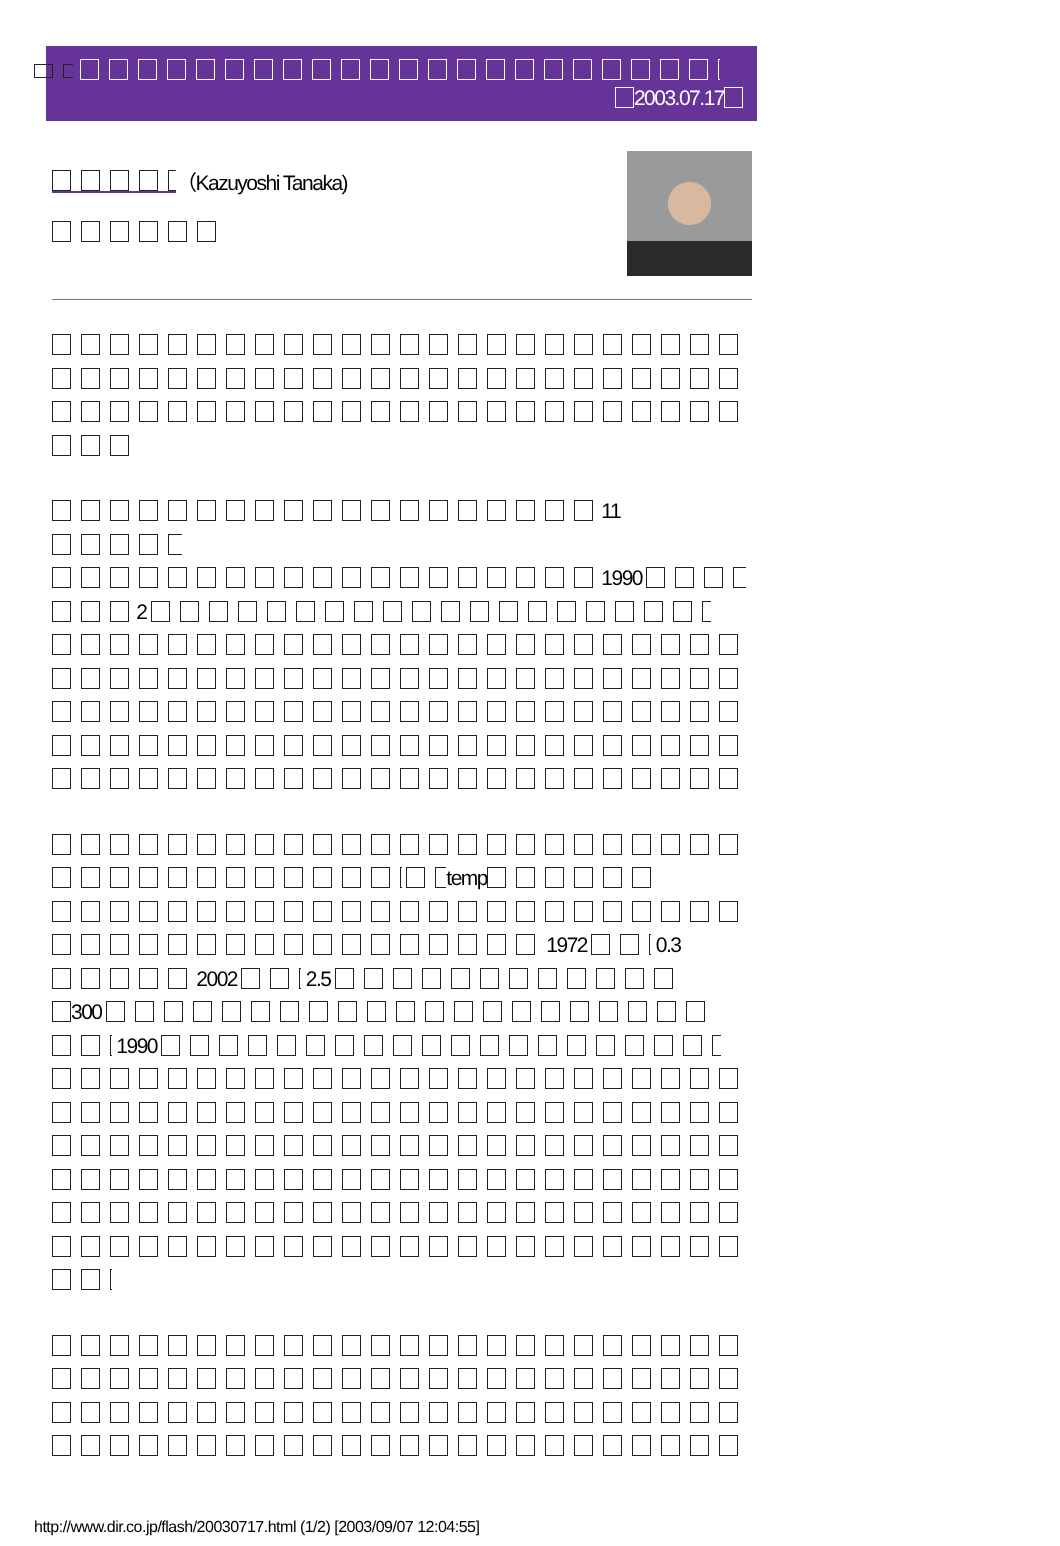2003.07.17
（Kazuyoshi Tanaka)
11
1990
2
temp
1972 0.3
2002 2.5
300
1990
http://www.dir.co.jp/flash/20030717.html (1/2) [2003/09/07 12:04:55]